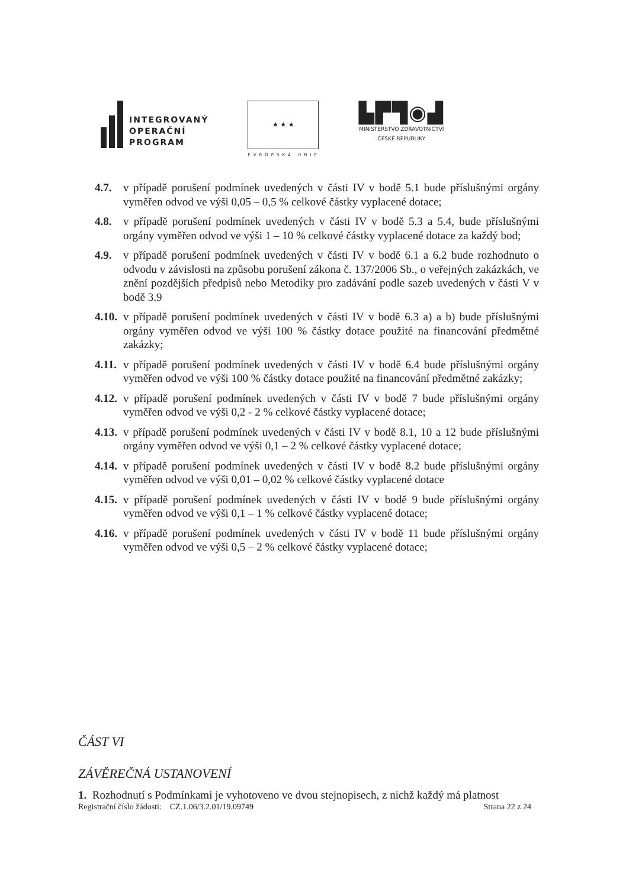INTEGROVANÝ
OPERAČNÍ
PROGRAM
★ ★ ★
EVROPSKÁ UNIE
▙▛▜◉▟
MINISTERSTVO ZDRAVOTNICTVÍ
ČESKÉ REPUBLIKY
4.7. v případě porušení podmínek uvedených v části IV v bodě 5.1 bude příslušnými orgány vyměřen odvod ve výši 0,05 – 0,5 % celkové částky vyplacené dotace;
4.8. v případě porušení podmínek uvedených v části IV v bodě 5.3 a 5.4, bude příslušnými orgány vyměřen odvod ve výši 1 – 10 % celkové částky vyplacené dotace za každý bod;
4.9. v případě porušení podmínek uvedených v části IV v bodě 6.1 a 6.2 bude rozhodnuto o odvodu v závislosti na způsobu porušení zákona č. 137/2006 Sb., o veřejných zakázkách, ve znění pozdějších předpisů nebo Metodiky pro zadávání podle sazeb uvedených v části V v bodě 3.9
4.10. v případě porušení podmínek uvedených v části IV v bodě 6.3 a) a b) bude příslušnými orgány vyměřen odvod ve výši 100 % částky dotace použité na financování předmětné zakázky;
4.11. v případě porušení podmínek uvedených v části IV v bodě 6.4 bude příslušnými orgány vyměřen odvod ve výši 100 % částky dotace použité na financování předmětné zakázky;
4.12. v případě porušení podmínek uvedených v části IV v bodě 7 bude příslušnými orgány vyměřen odvod ve výši 0,2 - 2 % celkové částky vyplacené dotace;
4.13. v případě porušení podmínek uvedených v části IV v bodě 8.1, 10 a 12 bude příslušnými orgány vyměřen odvod ve výši 0,1 – 2 % celkové částky vyplacené dotace;
4.14. v případě porušení podmínek uvedených v části IV v bodě 8.2 bude příslušnými orgány vyměřen odvod ve výši 0,01 – 0,02 % celkové částky vyplacené dotace
4.15. v případě porušení podmínek uvedených v části IV v bodě 9 bude příslušnými orgány vyměřen odvod ve výši 0,1 – 1 % celkové částky vyplacené dotace;
4.16. v případě porušení podmínek uvedených v části IV v bodě 11 bude příslušnými orgány vyměřen odvod ve výši 0,5 – 2 % celkové částky vyplacené dotace;
ČÁST VI
ZÁVĚREČNÁ USTANOVENÍ
1. Rozhodnutí s Podmínkami je vyhotoveno ve dvou stejnopisech, z nichž každý má platnost
Registrační číslo žádosti: CZ.1.06/3.2.01/19.09749 Strana 22 z 24